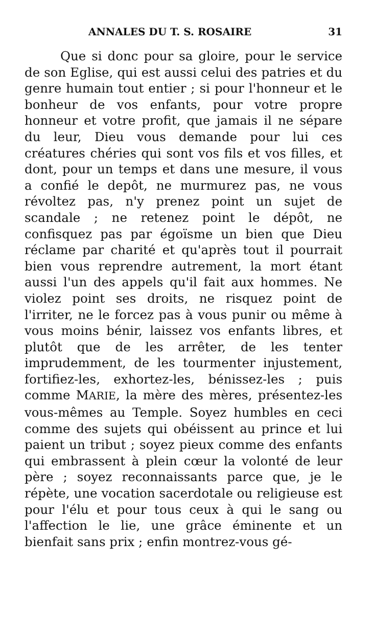ANNALES DU T. S. ROSAIRE 31
Que si donc pour sa gloire, pour le service de son Eglise, qui est aussi celui des patries et du genre humain tout entier ; si pour l'honneur et le bonheur de vos enfants, pour votre propre honneur et votre profit, que jamais il ne sépare du leur, Dieu vous demande pour lui ces créatures chéries qui sont vos fils et vos filles, et dont, pour un temps et dans une mesure, il vous a confié le depôt, ne murmurez pas, ne vous révoltez pas, n'y prenez point un sujet de scandale ; ne retenez point le dépôt, ne confisquez pas par égoïsme un bien que Dieu réclame par charité et qu'après tout il pourrait bien vous reprendre autrement, la mort étant aussi l'un des appels qu'il fait aux hommes. Ne violez point ses droits, ne risquez point de l'irriter, ne le forcez pas à vous punir ou même à vous moins bénir, laissez vos enfants libres, et plutôt que de les arrêter, de les tenter imprudemment, de les tourmenter injustement, fortifiez-les, exhortez-les, bénissez-les ; puis comme MARIE, la mère des mères, présentez-les vous-mêmes au Temple. Soyez humbles en ceci comme des sujets qui obéissent au prince et lui paient un tribut ; soyez pieux comme des enfants qui embrassent à plein cœur la volonté de leur père ; soyez reconnaissants parce que, je le répète, une vocation sacerdotale ou religieuse est pour l'élu et pour tous ceux à qui le sang ou l'affection le lie, une grâce éminente et un bienfait sans prix ; enfin montrez-vous gé-